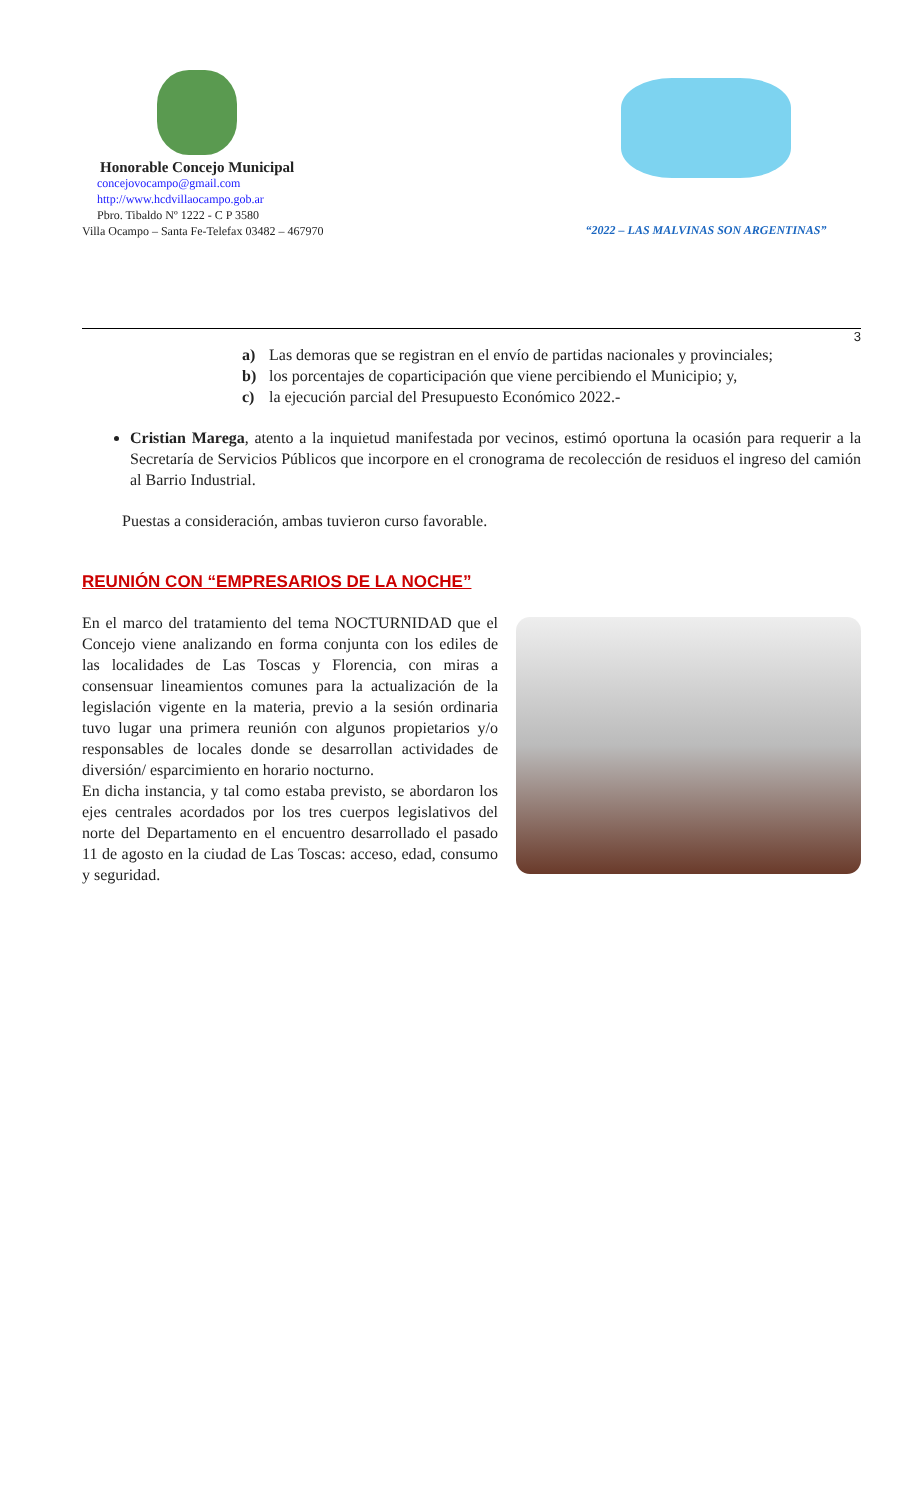Honorable Concejo Municipal
concejovocampo@gmail.com
http://www.hcdvillaocampo.gob.ar
Pbro. Tibaldo Nº 1222 - C P 3580
Villa Ocampo – Santa Fe-Telefax 03482 – 467970
“2022 – LAS MALVINAS SON ARGENTINAS”
3
a) Las demoras que se registran en el envío de partidas nacionales y provinciales;
b) los porcentajes de coparticipación que viene percibiendo el Municipio; y,
c) la ejecución parcial del Presupuesto Económico 2022.-
Cristian Marega, atento a la inquietud manifestada por vecinos, estimó oportuna la ocasión para requerir a la Secretaría de Servicios Públicos que incorpore en el cronograma de recolección de residuos el ingreso del camión al Barrio Industrial.
Puestas a consideración, ambas tuvieron curso favorable.
REUNIÓN CON “EMPRESARIOS DE LA NOCHE”
En el marco del tratamiento del tema NOCTURNIDAD que el Concejo viene analizando en forma conjunta con los ediles de las localidades de Las Toscas y Florencia, con miras a consensuar lineamientos comunes para la actualización de la legislación vigente en la materia, previo a la sesión ordinaria tuvo lugar una primera reunión con algunos propietarios y/o responsables de locales donde se desarrollan actividades de diversión/ esparcimiento en horario nocturno.
En dicha instancia, y tal como estaba previsto, se abordaron los ejes centrales acordados por los tres cuerpos legislativos del norte del Departamento en el encuentro desarrollado el pasado 11 de agosto en la ciudad de Las Toscas: acceso, edad, consumo y seguridad.